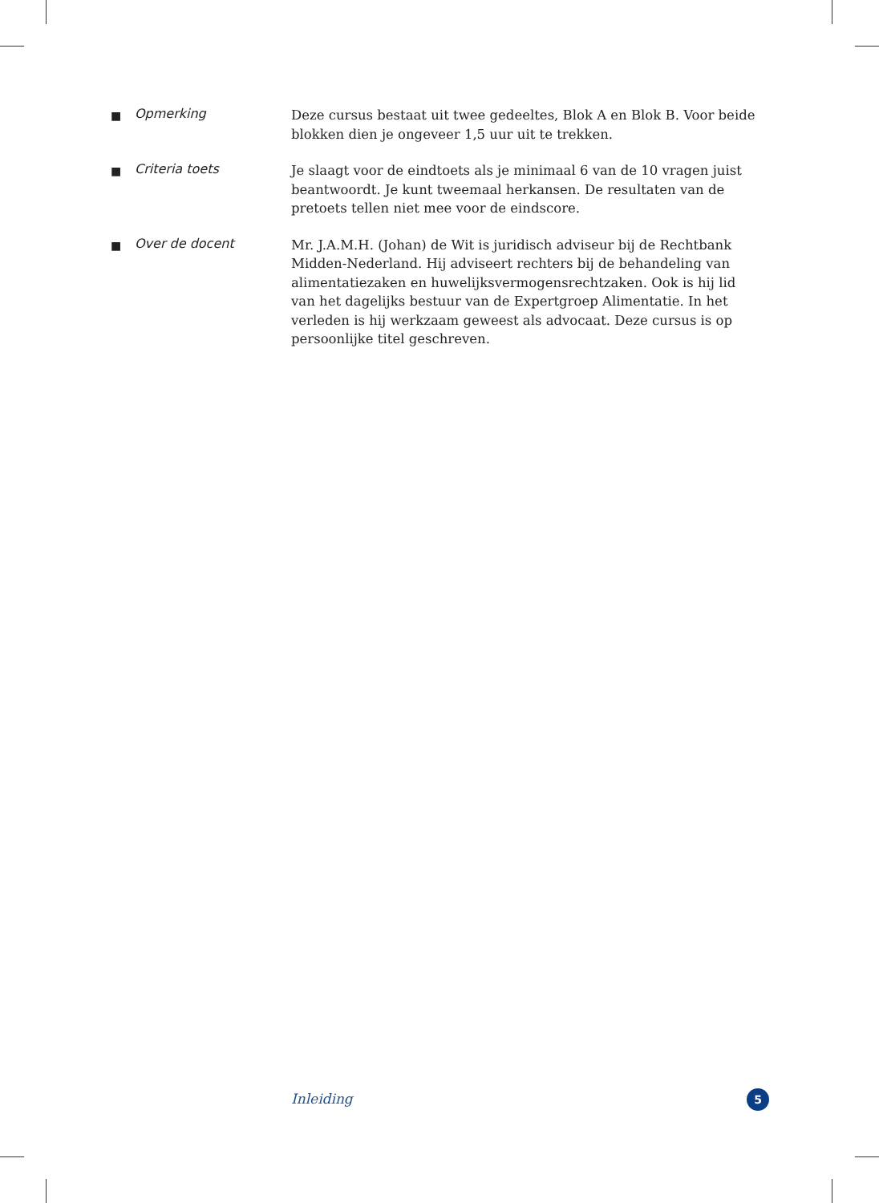■
Opmerking
Deze cursus bestaat uit twee gedeeltes, Blok A en Blok B. Voor beide blokken dien je ongeveer 1,5 uur uit te trekken.
■
Criteria toets
Je slaagt voor de eindtoets als je minimaal 6 van de 10 vragen juist beantwoordt. Je kunt tweemaal herkansen. De resultaten van de pretoets tellen niet mee voor de eindscore.
■
Over de docent
Mr. J.A.M.H. (Johan) de Wit is juridisch adviseur bij de Rechtbank Midden-Nederland. Hij adviseert rechters bij de behandeling van alimentatiezaken en huwelijksvermogensrechtzaken. Ook is hij lid van het dagelijks bestuur van de Expertgroep Alimentatie. In het verleden is hij werkzaam geweest als advocaat. Deze cursus is op persoonlijke titel geschreven.
Inleiding 5